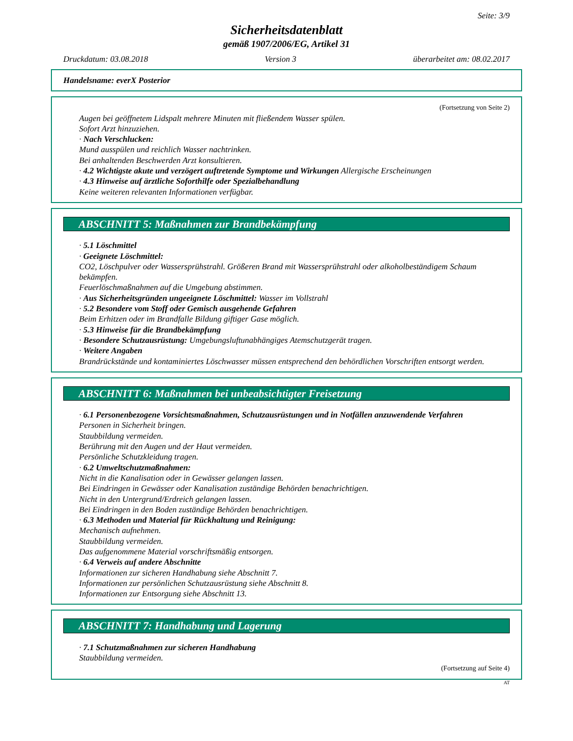Seite: 3/9
Sicherheitsdatenblatt
gemäß 1907/2006/EG, Artikel 31
Druckdatum: 03.08.2018 Version 3 überarbeitet am: 08.02.2017
Handelsname: everX Posterior
(Fortsetzung von Seite 2)
Augen bei geöffnetem Lidspalt mehrere Minuten mit fließendem Wasser spülen.
Sofort Arzt hinzuziehen.
· Nach Verschlucken:
Mund ausspülen und reichlich Wasser nachtrinken.
Bei anhaltenden Beschwerden Arzt konsultieren.
· 4.2 Wichtigste akute und verzögert auftretende Symptome und Wirkungen Allergische Erscheinungen
· 4.3 Hinweise auf ärztliche Soforthilfe oder Spezialbehandlung
Keine weiteren relevanten Informationen verfügbar.
ABSCHNITT 5: Maßnahmen zur Brandbekämpfung
· 5.1 Löschmittel
· Geeignete Löschmittel:
CO2, Löschpulver oder Wassersprühstrahl. Größeren Brand mit Wassersprühstrahl oder alkoholbeständigem Schaum bekämpfen.
Feuerlöschmaßnahmen auf die Umgebung abstimmen.
· Aus Sicherheitsgründen ungeeignete Löschmittel: Wasser im Vollstrahl
· 5.2 Besondere vom Stoff oder Gemisch ausgehende Gefahren
Beim Erhitzen oder im Brandfalle Bildung giftiger Gase möglich.
· 5.3 Hinweise für die Brandbekämpfung
· Besondere Schutzausrüstung: Umgebungsluftunabhängiges Atemschutzgerät tragen.
· Weitere Angaben
Brandrückstände und kontaminiertes Löschwasser müssen entsprechend den behördlichen Vorschriften entsorgt werden.
ABSCHNITT 6: Maßnahmen bei unbeabsichtigter Freisetzung
· 6.1 Personenbezogene Vorsichtsmaßnahmen, Schutzausrüstungen und in Notfällen anzuwendende Verfahren
Personen in Sicherheit bringen.
Staubbildung vermeiden.
Berührung mit den Augen und der Haut vermeiden.
Persönliche Schutzkleidung tragen.
· 6.2 Umweltschutzmaßnahmen:
Nicht in die Kanalisation oder in Gewässer gelangen lassen.
Bei Eindringen in Gewässer oder Kanalisation zuständige Behörden benachrichtigen.
Nicht in den Untergrund/Erdreich gelangen lassen.
Bei Eindringen in den Boden zuständige Behörden benachrichtigen.
· 6.3 Methoden und Material für Rückhaltung und Reinigung:
Mechanisch aufnehmen.
Staubbildung vermeiden.
Das aufgenommene Material vorschriftsmäßig entsorgen.
· 6.4 Verweis auf andere Abschnitte
Informationen zur sicheren Handhabung siehe Abschnitt 7.
Informationen zur persönlichen Schutzausrüstung siehe Abschnitt 8.
Informationen zur Entsorgung siehe Abschnitt 13.
ABSCHNITT 7: Handhabung und Lagerung
· 7.1 Schutzmaßnahmen zur sicheren Handhabung
Staubbildung vermeiden.
(Fortsetzung auf Seite 4)
AT